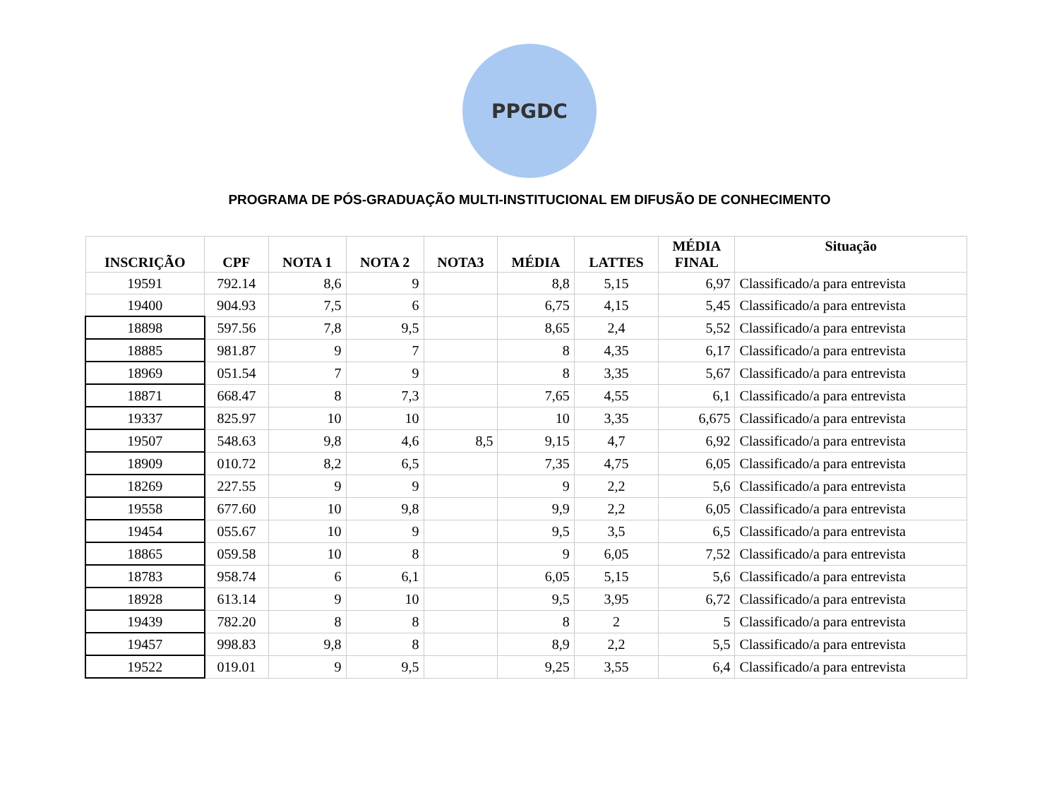PPGDC
PROGRAMA DE PÓS-GRADUAÇÃO MULTI-INSTITUCIONAL EM DIFUSÃO DE CONHECIMENTO
| INSCRIÇÃO | CPF | NOTA 1 | NOTA 2 | NOTA3 | MÉDIA | LATTES | MÉDIA FINAL | Situação |
| --- | --- | --- | --- | --- | --- | --- | --- | --- |
| 19591 | 792.14 | 8,6 | 9 | | 8,8 | 5,15 | 6,97 | Classificado/a para entrevista |
| 19400 | 904.93 | 7,5 | 6 | | 6,75 | 4,15 | 5,45 | Classificado/a para entrevista |
| 18898 | 597.56 | 7,8 | 9,5 | | 8,65 | 2,4 | 5,52 | Classificado/a para entrevista |
| 18885 | 981.87 | 9 | 7 | | 8 | 4,35 | 6,17 | Classificado/a para entrevista |
| 18969 | 051.54 | 7 | 9 | | 8 | 3,35 | 5,67 | Classificado/a para entrevista |
| 18871 | 668.47 | 8 | 7,3 | | 7,65 | 4,55 | 6,1 | Classificado/a para entrevista |
| 19337 | 825.97 | 10 | 10 | | 10 | 3,35 | 6,675 | Classificado/a para entrevista |
| 19507 | 548.63 | 9,8 | 4,6 | 8,5 | 9,15 | 4,7 | 6,92 | Classificado/a para entrevista |
| 18909 | 010.72 | 8,2 | 6,5 | | 7,35 | 4,75 | 6,05 | Classificado/a para entrevista |
| 18269 | 227.55 | 9 | 9 | | 9 | 2,2 | 5,6 | Classificado/a para entrevista |
| 19558 | 677.60 | 10 | 9,8 | | 9,9 | 2,2 | 6,05 | Classificado/a para entrevista |
| 19454 | 055.67 | 10 | 9 | | 9,5 | 3,5 | 6,5 | Classificado/a para entrevista |
| 18865 | 059.58 | 10 | 8 | | 9 | 6,05 | 7,52 | Classificado/a para entrevista |
| 18783 | 958.74 | 6 | 6,1 | | 6,05 | 5,15 | 5,6 | Classificado/a para entrevista |
| 18928 | 613.14 | 9 | 10 | | 9,5 | 3,95 | 6,72 | Classificado/a para entrevista |
| 19439 | 782.20 | 8 | 8 | | 8 | 2 | 5 | Classificado/a para entrevista |
| 19457 | 998.83 | 9,8 | 8 | | 8,9 | 2,2 | 5,5 | Classificado/a para entrevista |
| 19522 | 019.01 | 9 | 9,5 | | 9,25 | 3,55 | 6,4 | Classificado/a para entrevista |